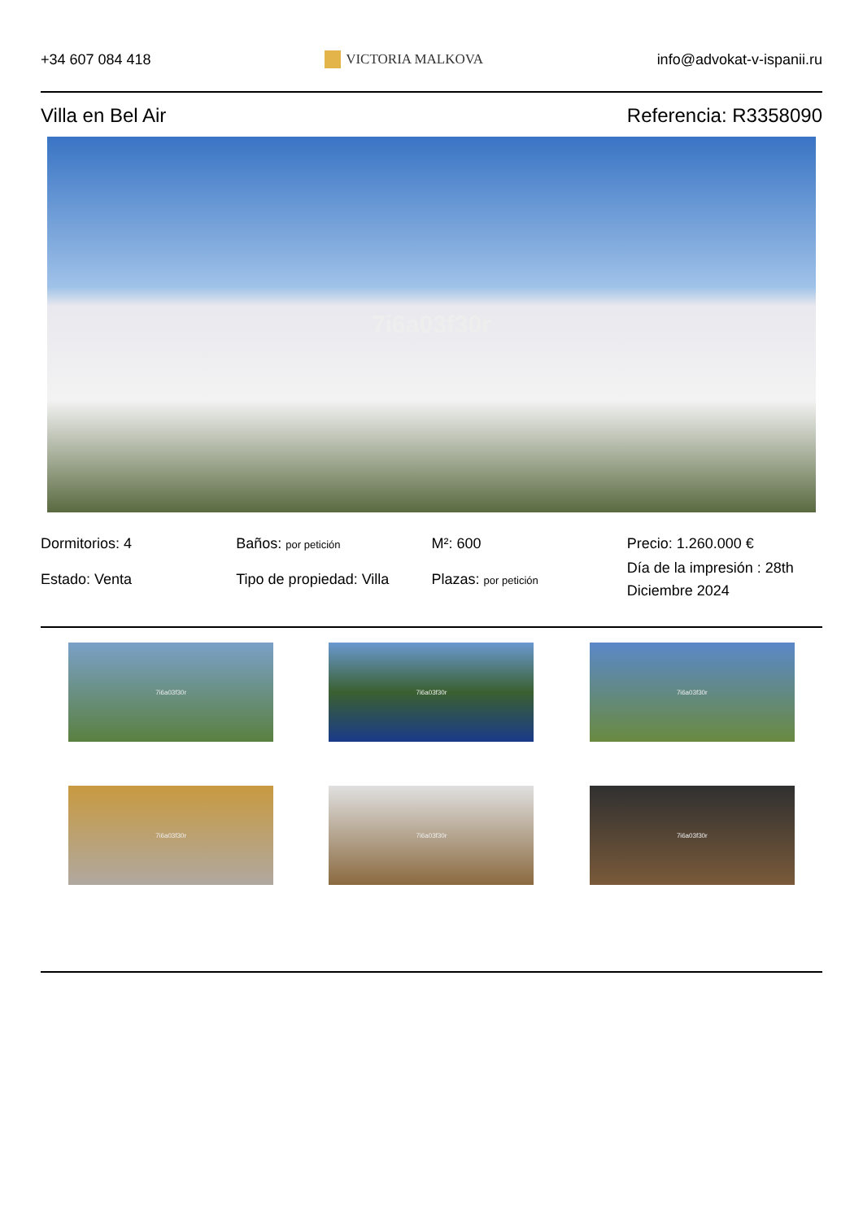+34 607 084 418 VICTORIA MALKOVA info@advokat-v-ispanii.ru
Villa en Bel Air Referencia: R3358090
7i6a03f30r
Dormitorios: 4
Baños: por petición
M²: 600
Precio: 1.260.000 €
Estado: Venta
Tipo de propiedad: Villa
Plazas: por petición
Día de la impresión : 28th Diciembre 2024
7i6a03f30r
7i6a03f30r
7i6a03f30r
7i6a03f30r
7i6a03f30r
7i6a03f30r